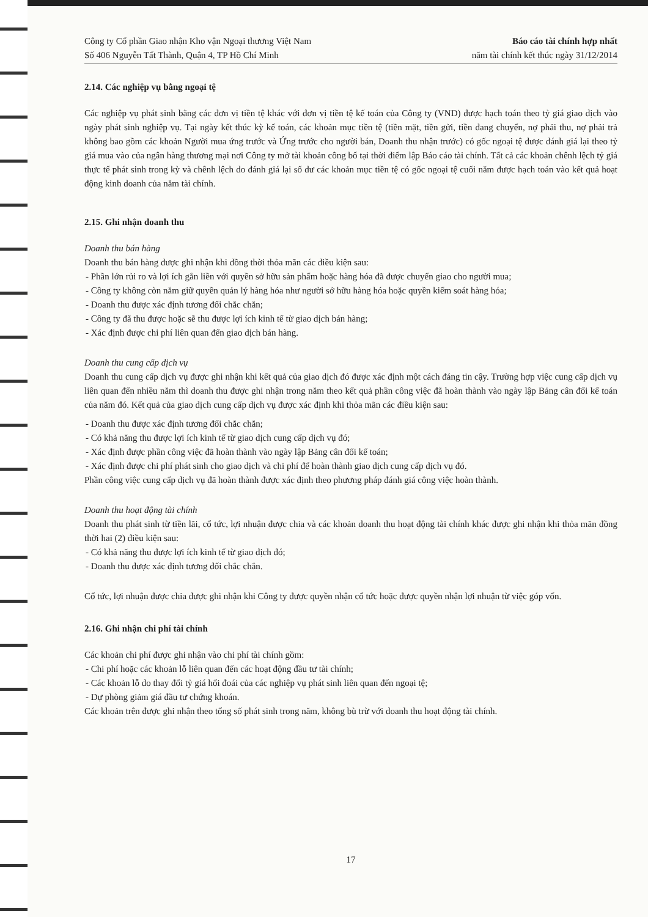Công ty Cổ phần Giao nhận Kho vận Ngoại thương Việt Nam
Số 406 Nguyễn Tất Thành, Quận 4, TP Hồ Chí Minh
Báo cáo tài chính hợp nhất
năm tài chính kết thúc ngày 31/12/2014
2.14. Các nghiệp vụ bằng ngoại tệ
Các nghiệp vụ phát sinh bằng các đơn vị tiền tệ khác với đơn vị tiền tệ kế toán của Công ty (VND) được hạch toán theo tỷ giá giao dịch vào ngày phát sinh nghiệp vụ. Tại ngày kết thúc kỳ kế toán, các khoản mục tiền tệ (tiền mặt, tiền gửi, tiền đang chuyển, nợ phải thu, nợ phải trả không bao gồm các khoản Người mua ứng trước và Ứng trước cho người bán, Doanh thu nhận trước) có gốc ngoại tệ được đánh giá lại theo tỷ giá mua vào của ngân hàng thương mại nơi Công ty mở tài khoản công bố tại thời điểm lập Báo cáo tài chính. Tất cả các khoản chênh lệch tỷ giá thực tế phát sinh trong kỳ và chênh lệch do đánh giá lại số dư các khoản mục tiền tệ có gốc ngoại tệ cuối năm được hạch toán vào kết quả hoạt động kinh doanh của năm tài chính.
2.15. Ghi nhận doanh thu
Doanh thu bán hàng
Doanh thu bán hàng được ghi nhận khi đồng thời thỏa mãn các điều kiện sau:
- Phần lớn rủi ro và lợi ích gắn liền với quyền sở hữu sản phẩm hoặc hàng hóa đã được chuyển giao cho người mua;
- Công ty không còn nắm giữ quyền quản lý hàng hóa như người sở hữu hàng hóa hoặc quyền kiểm soát hàng hóa;
- Doanh thu được xác định tương đối chắc chắn;
- Công ty đã thu được hoặc sẽ thu được lợi ích kinh tế từ giao dịch bán hàng;
- Xác định được chi phí liên quan đến giao dịch bán hàng.
Doanh thu cung cấp dịch vụ
Doanh thu cung cấp dịch vụ được ghi nhận khi kết quả của giao dịch đó được xác định một cách đáng tin cậy. Trường hợp việc cung cấp dịch vụ liên quan đến nhiều năm thì doanh thu được ghi nhận trong năm theo kết quả phần công việc đã hoàn thành vào ngày lập Bảng cân đối kế toán của năm đó. Kết quả của giao dịch cung cấp dịch vụ được xác định khi thỏa mãn các điều kiện sau:
- Doanh thu được xác định tương đối chắc chắn;
- Có khả năng thu được lợi ích kinh tế từ giao dịch cung cấp dịch vụ đó;
- Xác định được phần công việc đã hoàn thành vào ngày lập Bảng cân đối kế toán;
- Xác định được chi phí phát sinh cho giao dịch và chi phí để hoàn thành giao dịch cung cấp dịch vụ đó.
Phần công việc cung cấp dịch vụ đã hoàn thành được xác định theo phương pháp đánh giá công việc hoàn thành.
Doanh thu hoạt động tài chính
Doanh thu phát sinh từ tiền lãi, cổ tức, lợi nhuận được chia và các khoản doanh thu hoạt động tài chính khác được ghi nhận khi thỏa mãn đồng thời hai (2) điều kiện sau:
- Có khả năng thu được lợi ích kinh tế từ giao dịch đó;
- Doanh thu được xác định tương đối chắc chắn.
Cổ tức, lợi nhuận được chia được ghi nhận khi Công ty được quyền nhận cổ tức hoặc được quyền nhận lợi nhuận từ việc góp vốn.
2.16. Ghi nhận chi phí tài chính
Các khoản chi phí được ghi nhận vào chi phí tài chính gồm:
- Chi phí hoặc các khoản lỗ liên quan đến các hoạt động đầu tư tài chính;
- Các khoản lỗ do thay đổi tỷ giá hối đoái của các nghiệp vụ phát sinh liên quan đến ngoại tệ;
- Dự phòng giảm giá đầu tư chứng khoán.
Các khoản trên được ghi nhận theo tổng số phát sinh trong năm, không bù trừ với doanh thu hoạt động tài chính.
17